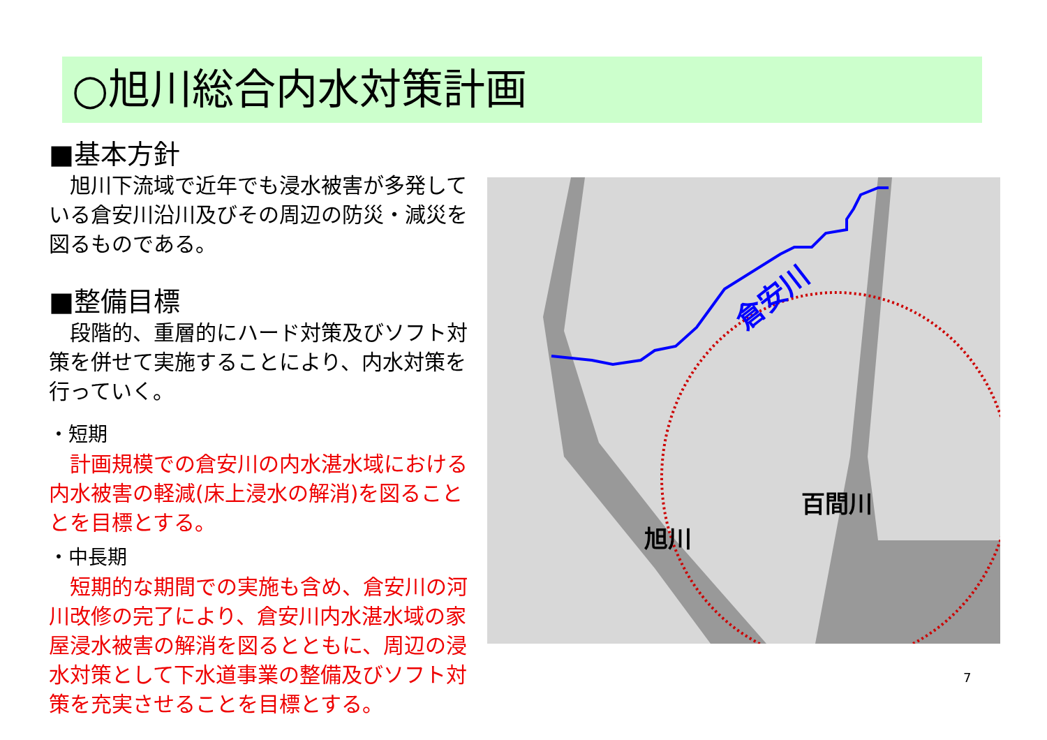○旭川総合内水対策計画
■基本方針
　旭川下流域で近年でも浸水被害が多発している倉安川沿川及びその周辺の防災・減災を図るものである。
■整備目標
　段階的、重層的にハード対策及びソフト対策を併せて実施することにより、内水対策を行っていく。
・短期
　計画規模での倉安川の内水湛水域における内水被害の軽減(床上浸水の解消)を図ることとを目標とする。
・中長期
　短期的な期間での実施も含め、倉安川の河川改修の完了により、倉安川内水湛水域の家屋浸水被害の解消を図るとともに、周辺の浸水対策として下水道事業の整備及びソフト対策を充実させることを目標とする。
倉安川
百間川
旭川
7